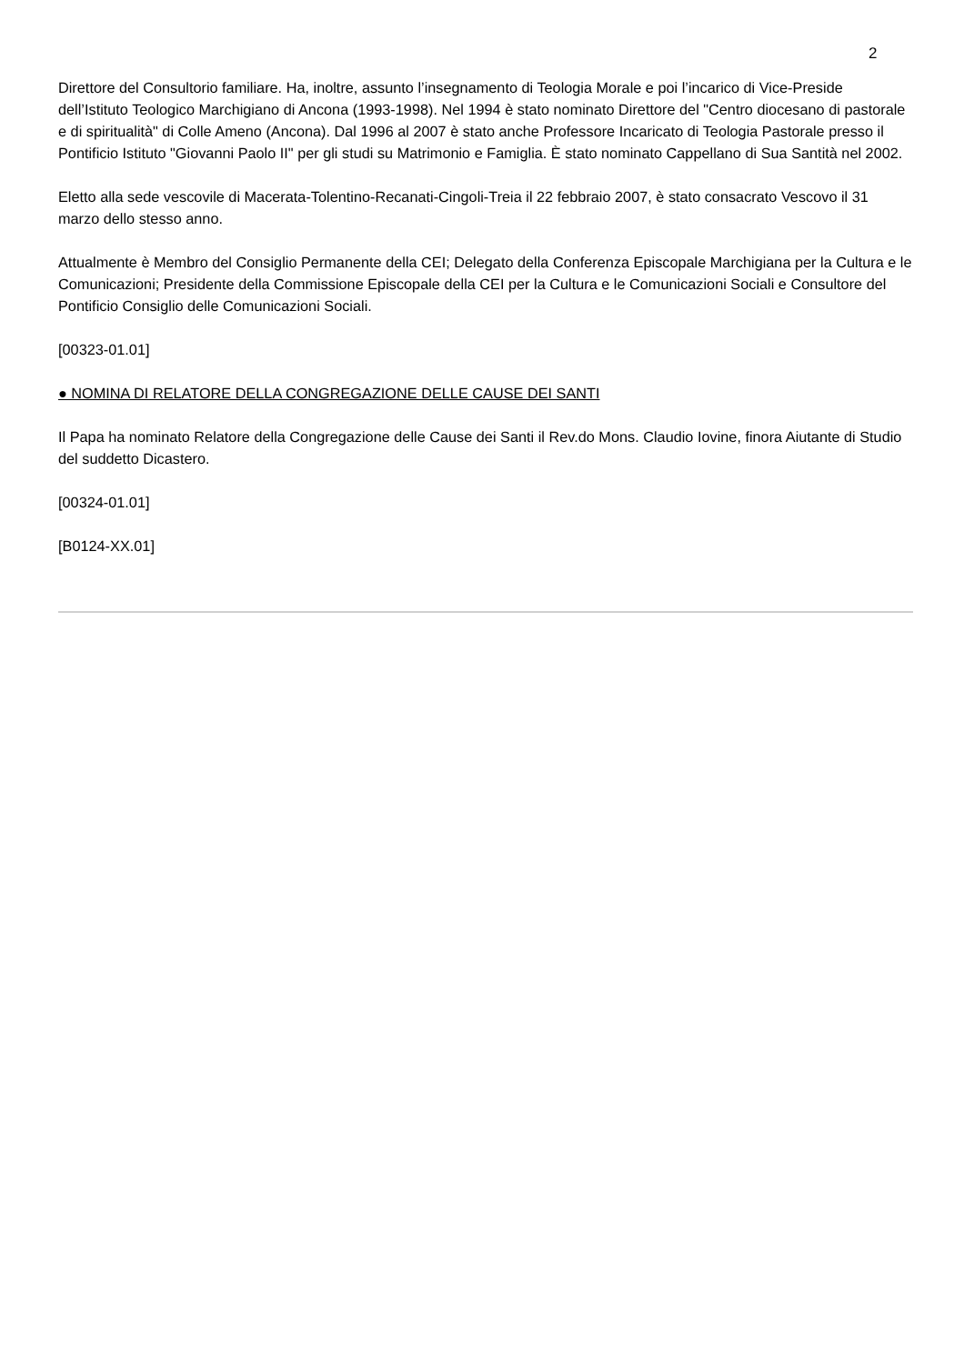2
Direttore del Consultorio familiare. Ha, inoltre, assunto l’insegnamento di Teologia Morale e poi l’incarico di Vice-Preside dell’Istituto Teologico Marchigiano di Ancona (1993-1998). Nel 1994 è stato nominato Direttore del "Centro diocesano di pastorale e di spiritualità" di Colle Ameno (Ancona). Dal 1996 al 2007 è stato anche Professore Incaricato di Teologia Pastorale presso il Pontificio Istituto "Giovanni Paolo II" per gli studi su Matrimonio e Famiglia. È stato nominato Cappellano di Sua Santità nel 2002.
Eletto alla sede vescovile di Macerata-Tolentino-Recanati-Cingoli-Treia il 22 febbraio 2007, è stato consacrato Vescovo il 31 marzo dello stesso anno.
Attualmente è Membro del Consiglio Permanente della CEI; Delegato della Conferenza Episcopale Marchigiana per la Cultura e le Comunicazioni; Presidente della Commissione Episcopale della CEI per la Cultura e le Comunicazioni Sociali e Consultore del Pontificio Consiglio delle Comunicazioni Sociali.
[00323-01.01]
● NOMINA DI RELATORE DELLA CONGREGAZIONE DELLE CAUSE DEI SANTI
Il Papa ha nominato Relatore della Congregazione delle Cause dei Santi il Rev.do Mons. Claudio Iovine, finora Aiutante di Studio del suddetto Dicastero.
[00324-01.01]
[B0124-XX.01]